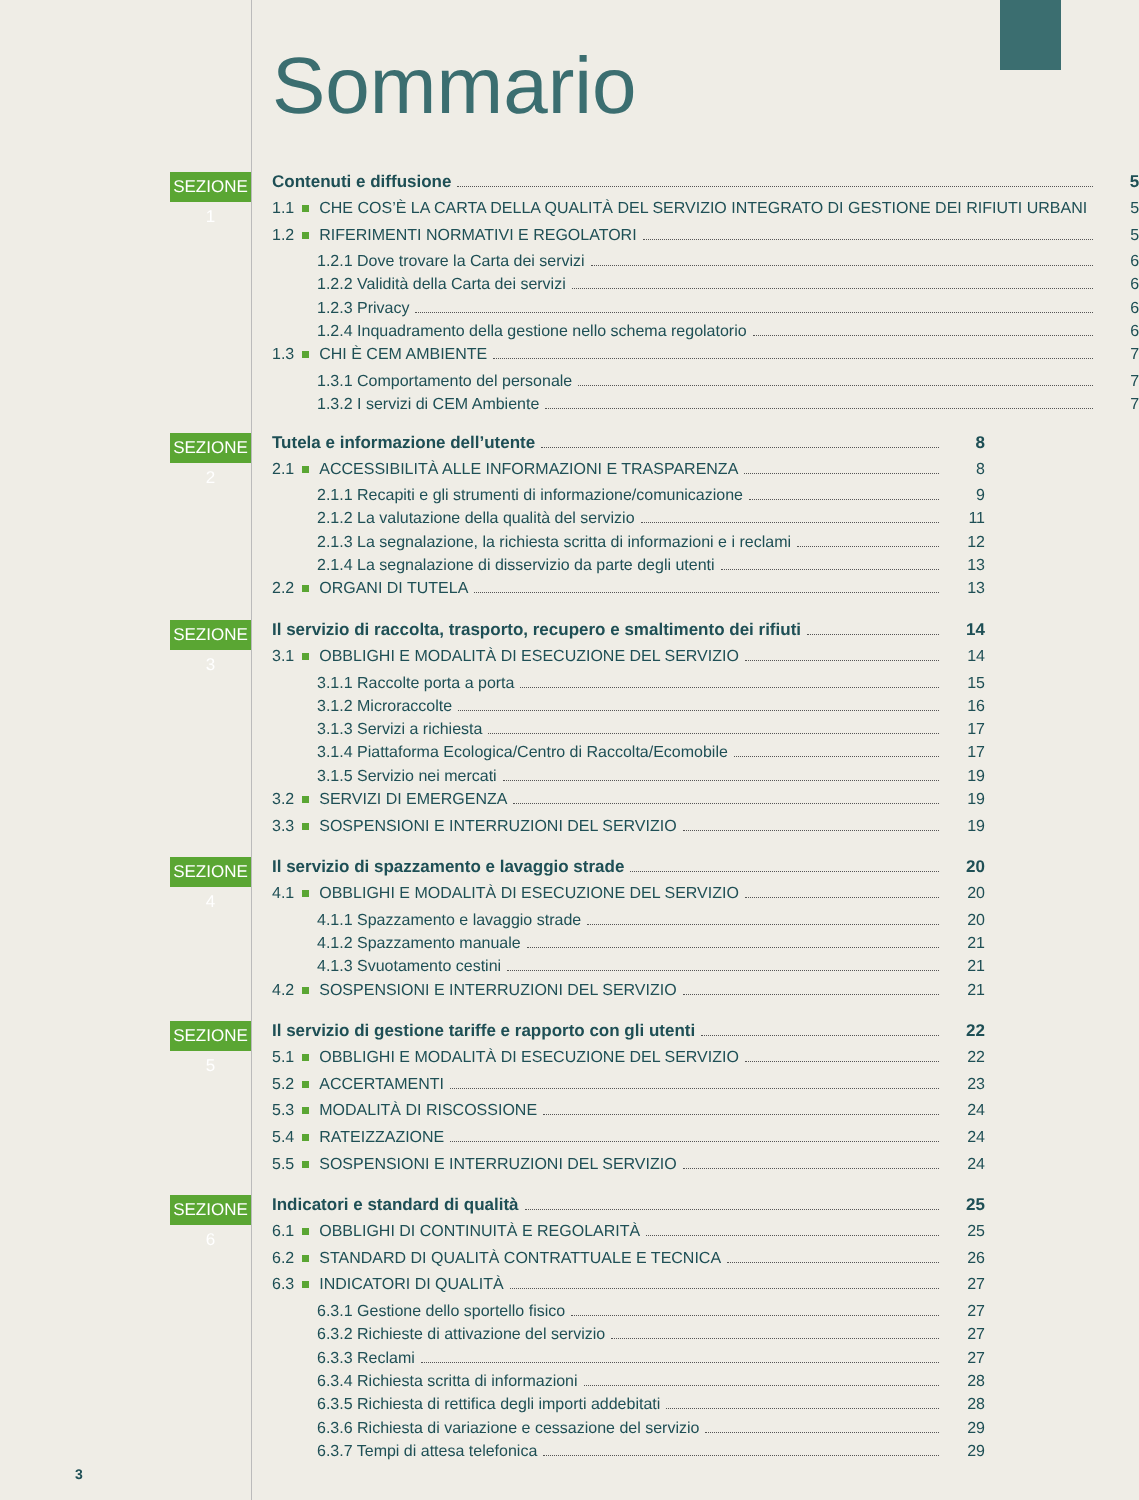Sommario
SEZIONE 1
Contenuti e diffusione 5
1.1 CHE COS’È LA CARTA DELLA QUALITÀ DEL SERVIZIO INTEGRATO DI GESTIONE DEI RIFIUTI URBANI 5
1.2 RIFERIMENTI NORMATIVI E REGOLATORI 5
1.2.1 Dove trovare la Carta dei servizi 6
1.2.2 Validità della Carta dei servizi 6
1.2.3 Privacy 6
1.2.4 Inquadramento della gestione nello schema regolatorio 6
1.3 CHI È CEM AMBIENTE 7
1.3.1 Comportamento del personale 7
1.3.2 I servizi di CEM Ambiente 7
SEZIONE 2
Tutela e informazione dell’utente 8
2.1 ACCESSIBILITÀ ALLE INFORMAZIONI E TRASPARENZA 8
2.1.1 Recapiti e gli strumenti di informazione/comunicazione 9
2.1.2 La valutazione della qualità del servizio 11
2.1.3 La segnalazione, la richiesta scritta di informazioni e i reclami 12
2.1.4 La segnalazione di disservizio da parte degli utenti 13
2.2 ORGANI DI TUTELA 13
SEZIONE 3
Il servizio di raccolta, trasporto, recupero e smaltimento dei rifiuti 14
3.1 OBBLIGHI E MODALITÀ DI ESECUZIONE DEL SERVIZIO 14
3.1.1 Raccolte porta a porta 15
3.1.2 Microraccolte 16
3.1.3 Servizi a richiesta 17
3.1.4 Piattaforma Ecologica/Centro di Raccolta/Ecomobile 17
3.1.5 Servizio nei mercati 19
3.2 SERVIZI DI EMERGENZA 19
3.3 SOSPENSIONI E INTERRUZIONI DEL SERVIZIO 19
SEZIONE 4
Il servizio di spazzamento e lavaggio strade 20
4.1 OBBLIGHI E MODALITÀ DI ESECUZIONE DEL SERVIZIO 20
4.1.1 Spazzamento e lavaggio strade 20
4.1.2 Spazzamento manuale 21
4.1.3 Svuotamento cestini 21
4.2 SOSPENSIONI E INTERRUZIONI DEL SERVIZIO 21
SEZIONE 5
Il servizio di gestione tariffe e rapporto con gli utenti 22
5.1 OBBLIGHI E MODALITÀ DI ESECUZIONE DEL SERVIZIO 22
5.2 ACCERTAMENTI 23
5.3 MODALITÀ DI RISCOSSIONE 24
5.4 RATEIZZAZIONE 24
5.5 SOSPENSIONI E INTERRUZIONI DEL SERVIZIO 24
SEZIONE 6
Indicatori e standard di qualità 25
6.1 OBBLIGHI DI CONTINUITÀ E REGOLARITÀ 25
6.2 STANDARD DI QUALITÀ CONTRATTUALE E TECNICA 26
6.3 INDICATORI DI QUALITÀ 27
6.3.1 Gestione dello sportello fisico 27
6.3.2 Richieste di attivazione del servizio 27
6.3.3 Reclami 27
6.3.4 Richiesta scritta di informazioni 28
6.3.5 Richiesta di rettifica degli importi addebitati 28
6.3.6 Richiesta di variazione e cessazione del servizio 29
6.3.7 Tempi di attesa telefonica 29
3